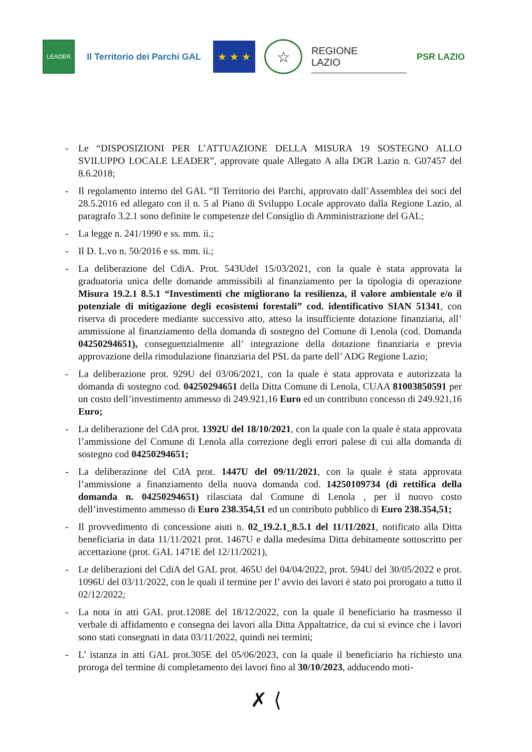LEADER
Il Territorio dei Parchi GAL
★ ★ ★
☆
REGIONE
LAZIO
PSR LAZIO
- Le “DISPOSIZIONI PER L’ATTUAZIONE DELLA MISURA 19 SOSTEGNO ALLO SVILUPPO LOCALE LEADER”, approvate quale Allegato A alla DGR Lazio n. G07457 del 8.6.2018;
- Il regolamento interno del GAL “Il Territorio dei Parchi, approvato dall’Assemblea dei soci del 28.5.2016 ed allegato con il n. 5 al Piano di Sviluppo Locale approvato dalla Regione Lazio, al paragrafo 3.2.1 sono definite le competenze del Consiglio di Amministrazione del GAL;
- La legge n. 241/1990 e ss. mm. ii.;
- Il D. L.vo n. 50/2016 e ss. mm. ii.;
- La deliberazione del CdiA. Prot. 543Udel 15/03/2021, con la quale è stata approvata la graduatoria unica delle domande ammissibili al finanziamento per la tipologia di operazione Misura 19.2.1 8.5.1 “Investimenti che migliorano la resilienza, il valore ambientale e/o il potenziale di mitigazione degli ecosistemi forestali” cod. identificativo SIAN 51341, con riserva di procedere mediante successivo atto, atteso la insufficiente dotazione finanziaria, all’ ammissione al finanziamento della domanda di sostegno del Comune di Lenola (cod. Domanda 04250294651), conseguenzialmente all’ integrazione della dotazione finanziaria e previa approvazione della rimodulazione finanziaria del PSL da parte dell’ ADG Regione Lazio;
- La deliberazione prot. 929U del 03/06/2021, con la quale è stata approvata e autorizzata la domanda di sostegno cod. 04250294651 della Ditta Comune di Lenola, CUAA 81003850591 per un costo dell’investimento ammesso di 249.921,16 Euro ed un contributo concesso di 249.921,16 Euro;
- La deliberazione del CdA prot. 1392U del 18/10/2021, con la quale con la quale è stata approvata l’ammissione del Comune di Lenola alla correzione degli errori palese di cui alla domanda di sostegno cod 04250294651;
- La deliberazione del CdA prot. 1447U del 09/11/2021, con la quale è stata approvata l’ammissione a finanziamento della nuova domanda cod. 14250109734 (di rettifica della domanda n. 04250294651) rilasciata dal Comune di Lenola , per il nuovo costo dell’investimento ammesso di Euro 238.354,51 ed un contributo pubblico di Euro 238.354,51;
- Il provvedimento di concessione aiuti n. 02_19.2.1_8.5.1 del 11/11/2021, notificato alla Ditta beneficiaria in data 11/11/2021 prot. 1467U e dalla medesima Ditta debitamente sottoscritto per accettazione (prot. GAL 1471E del 12/11/2021),
- Le deliberazioni del CdiA del GAL prot. 465U del 04/04/2022, prot. 594U del 30/05/2022 e prot. 1096U del 03/11/2022, con le quali il termine per l’ avvio dei lavori è stato poi prorogato a tutto il 02/12/2022;
- La nota in atti GAL prot.1208E del 18/12/2022, con la quale il beneficiario ha trasmesso il verbale di affidamento e consegna dei lavori alla Ditta Appaltatrice, da cui si evince che i lavori sono stati consegnati in data 03/11/2022, quindi nei termini;
- L’ istanza in atti GAL prot.305E del 05/06/2023, con la quale il beneficiario ha richiesto una proroga del termine di completamento dei lavori fino al 30/10/2023, adducendo moti-
✗ ⟨